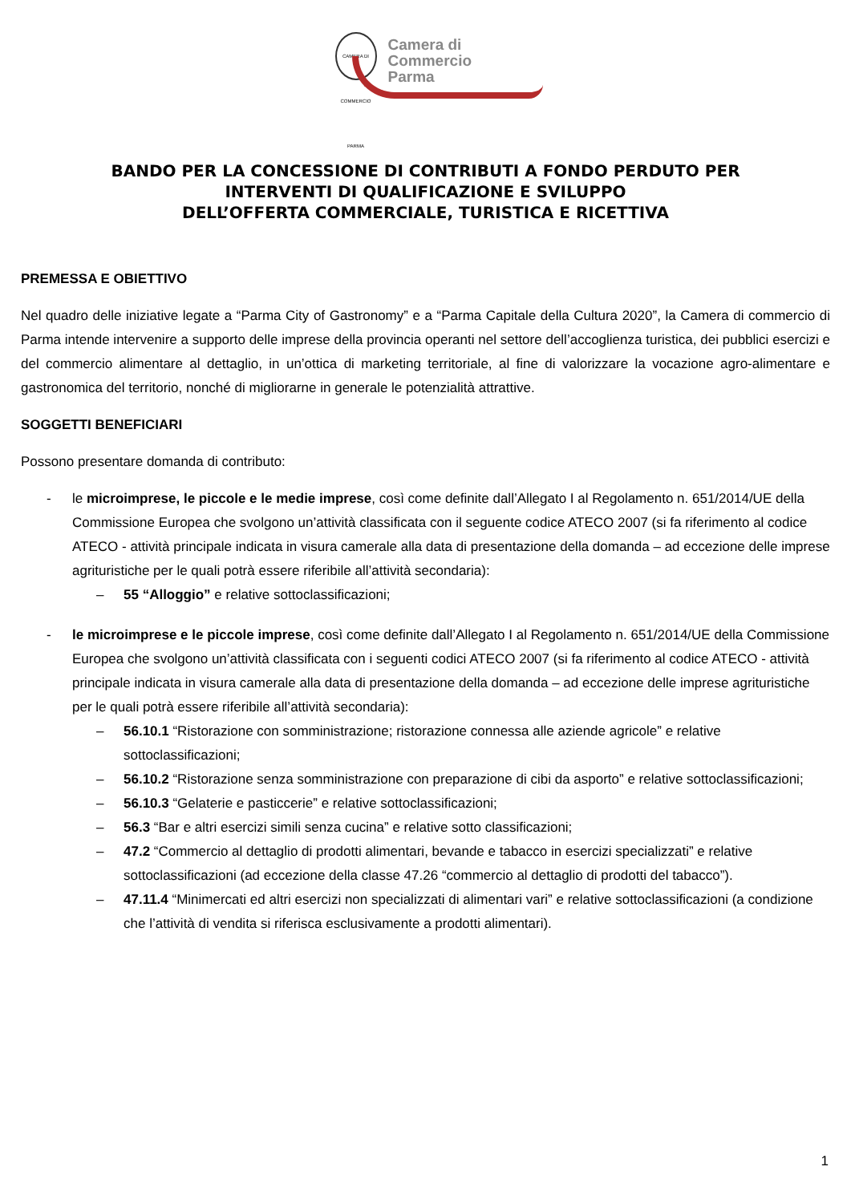CAMERA DI COMMERCIO PARMA
Camera di Commercio
Parma
BANDO PER LA CONCESSIONE DI CONTRIBUTI A FONDO PERDUTO PER
INTERVENTI DI QUALIFICAZIONE E SVILUPPO
DELL’OFFERTA COMMERCIALE, TURISTICA E RICETTIVA
PREMESSA E OBIETTIVO
Nel quadro delle iniziative legate a “Parma City of Gastronomy” e a “Parma Capitale della Cultura 2020”, la Camera di commercio di Parma intende intervenire a supporto delle imprese della provincia operanti nel settore dell’accoglienza turistica, dei pubblici esercizi e del commercio alimentare al dettaglio, in un’ottica di marketing territoriale, al fine di valorizzare la vocazione agro-alimentare e gastronomica del territorio, nonché di migliorarne in generale le potenzialità attrattive.
SOGGETTI BENEFICIARI
Possono presentare domanda di contributo:
- le microimprese, le piccole e le medie imprese, così come definite dall’Allegato I al Regolamento n. 651/2014/UE della Commissione Europea che svolgono un’attività classificata con il seguente codice ATECO 2007 (si fa riferimento al codice ATECO - attività principale indicata in visura camerale alla data di presentazione della domanda – ad eccezione delle imprese agrituristiche per le quali potrà essere riferibile all’attività secondaria):
– 55 “Alloggio” e relative sottoclassificazioni;
- le microimprese e le piccole imprese, così come definite dall’Allegato I al Regolamento n. 651/2014/UE della Commissione Europea che svolgono un’attività classificata con i seguenti codici ATECO 2007 (si fa riferimento al codice ATECO - attività principale indicata in visura camerale alla data di presentazione della domanda – ad eccezione delle imprese agrituristiche per le quali potrà essere riferibile all’attività secondaria):
– 56.10.1 “Ristorazione con somministrazione; ristorazione connessa alle aziende agricole” e relative sottoclassificazioni;
– 56.10.2 “Ristorazione senza somministrazione con preparazione di cibi da asporto” e relative sottoclassificazioni;
– 56.10.3 “Gelaterie e pasticcerie” e relative sottoclassificazioni;
– 56.3 “Bar e altri esercizi simili senza cucina” e relative sotto classificazioni;
– 47.2 “Commercio al dettaglio di prodotti alimentari, bevande e tabacco in esercizi specializzati” e relative sottoclassificazioni (ad eccezione della classe 47.26 “commercio al dettaglio di prodotti del tabacco”).
– 47.11.4 “Minimercati ed altri esercizi non specializzati di alimentari vari” e relative sottoclassificazioni (a condizione che l’attività di vendita si riferisca esclusivamente a prodotti alimentari).
1